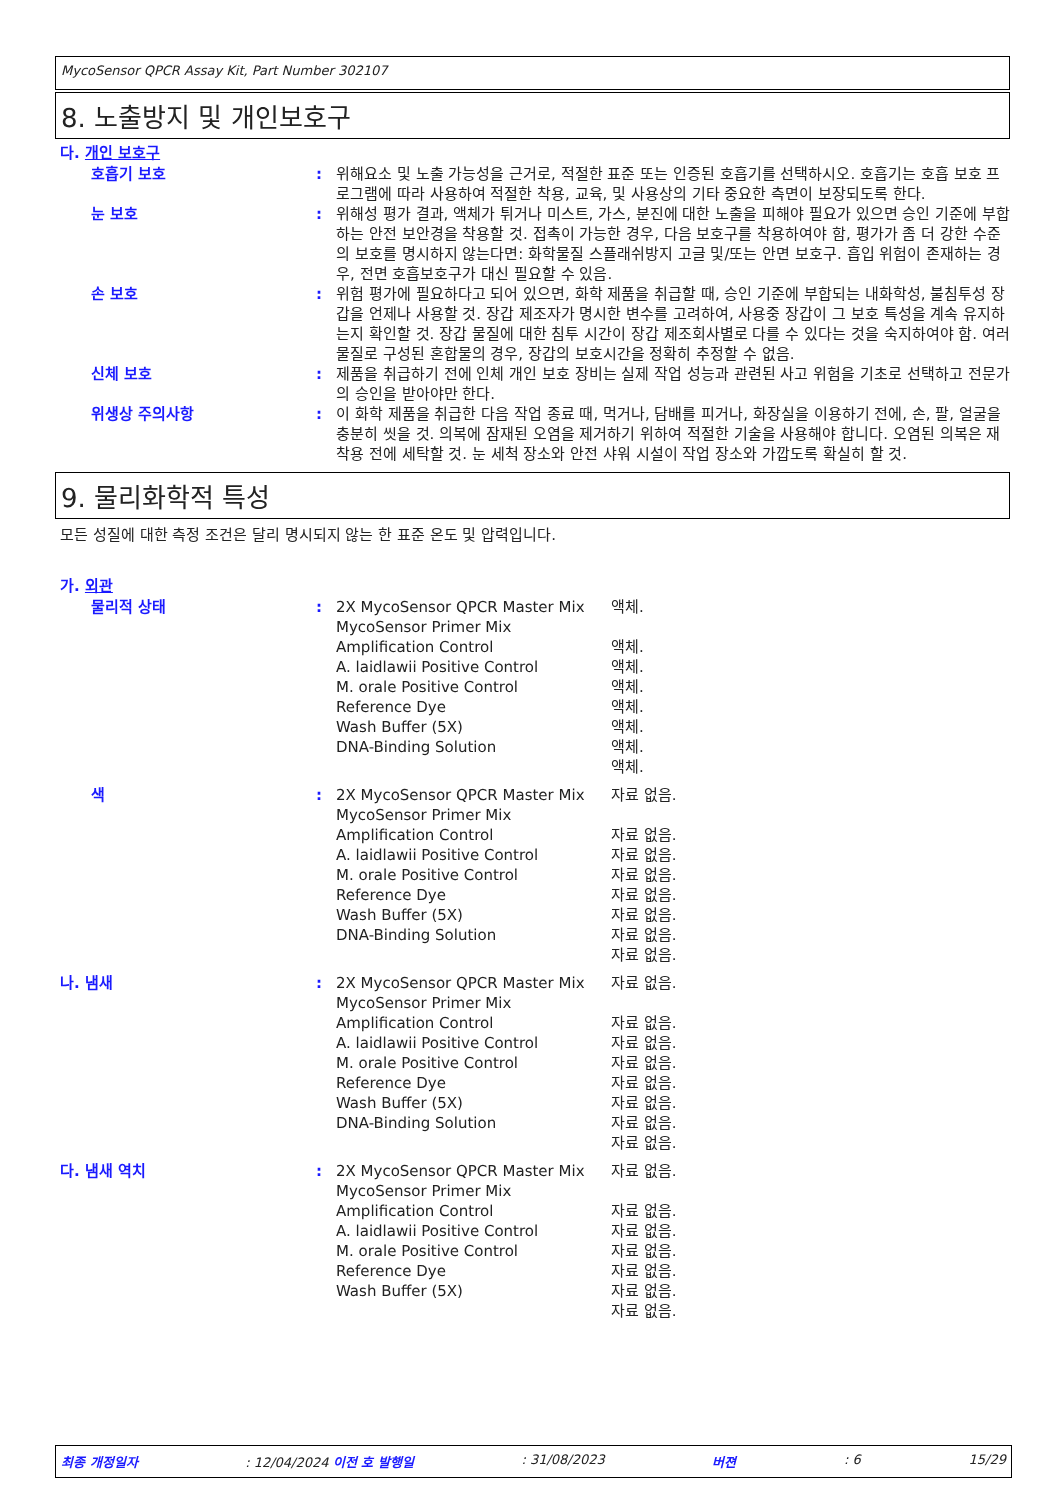MycoSensor QPCR Assay Kit, Part Number 302107
8. 노출방지 및 개인보호구
다. 개인 보호구
| 호흡기 보호 | : | 위해요소 및 노출 가능성을 근거로, 적절한 표준 또는 인증된 호흡기를 선택하시오. 호흡기는 호흡 보호 프로그램에 따라 사용하여 적절한 착용, 교육, 및 사용상의 기타 중요한 측면이 보장되도록 한다. |
| 눈 보호 | : | 위해성 평가 결과, 액체가 튀거나 미스트, 가스, 분진에 대한 노출을 피해야 필요가 있으면 승인 기준에 부합하는 안전 보안경을 착용할 것. 접촉이 가능한 경우, 다음 보호구를 착용하여야 함, 평가가 좀 더 강한 수준의 보호를 명시하지 않는다면: 화학물질 스플래쉬방지 고글 및/또는 안면 보호구. 흡입 위험이 존재하는 경우, 전면 호흡보호구가 대신 필요할 수 있음. |
| 손 보호 | : | 위험 평가에 필요하다고 되어 있으면, 화학 제품을 취급할 때, 승인 기준에 부합되는 내화학성, 불침투성 장갑을 언제나 사용할 것. 장갑 제조자가 명시한 변수를 고려하여, 사용중 장갑이 그 보호 특성을 계속 유지하는지 확인할 것. 장갑 물질에 대한 침투 시간이 장갑 제조회사별로 다를 수 있다는 것을 숙지하여야 함. 여러 물질로 구성된 혼합물의 경우, 장갑의 보호시간을 정확히 추정할 수 없음. |
| 신체 보호 | : | 제품을 취급하기 전에 인체 개인 보호 장비는 실제 작업 성능과 관련된 사고 위험을 기초로 선택하고 전문가의 승인을 받아야만 한다. |
| 위생상 주의사항 | : | 이 화학 제품을 취급한 다음 작업 종료 때, 먹거나, 담배를 피거나, 화장실을 이용하기 전에, 손, 팔, 얼굴을 충분히 씻을 것. 의복에 잠재된 오염을 제거하기 위하여 적절한 기술을 사용해야 합니다. 오염된 의복은 재착용 전에 세탁할 것. 눈 세척 장소와 안전 샤워 시설이 작업 장소와 가깝도록 확실히 할 것. |
9. 물리화학적 특성
모든 성질에 대한 측정 조건은 달리 명시되지 않는 한 표준 온도 및 압력입니다.
가. 외관
| 물리적 상태 | : | 2X MycoSensor QPCR Master Mix MycoSensor Primer Mix Amplification Control A. laidlawii Positive Control M. orale Positive Control Reference Dye Wash Buffer (5X) DNA-Binding Solution | 액체. 액체. 액체. 액체. 액체. 액체. 액체. 액체. |
| 색 | : | 2X MycoSensor QPCR Master Mix MycoSensor Primer Mix Amplification Control A. laidlawii Positive Control M. orale Positive Control Reference Dye Wash Buffer (5X) DNA-Binding Solution | 자료 없음. 자료 없음. 자료 없음. 자료 없음. 자료 없음. 자료 없음. 자료 없음. 자료 없음. |
| 나. 냄새 | : | 2X MycoSensor QPCR Master Mix MycoSensor Primer Mix Amplification Control A. laidlawii Positive Control M. orale Positive Control Reference Dye Wash Buffer (5X) DNA-Binding Solution | 자료 없음. 자료 없음. 자료 없음. 자료 없음. 자료 없음. 자료 없음. 자료 없음. 자료 없음. |
| 다. 냄새 역치 | : | 2X MycoSensor QPCR Master Mix MycoSensor Primer Mix Amplification Control A. laidlawii Positive Control M. orale Positive Control Reference Dye Wash Buffer (5X) | 자료 없음. 자료 없음. 자료 없음. 자료 없음. 자료 없음. 자료 없음. 자료 없음. |
최종 개정일자: 12/04/2024 이전 호 발행일: 31/08/2023 버젼: 6 15/29